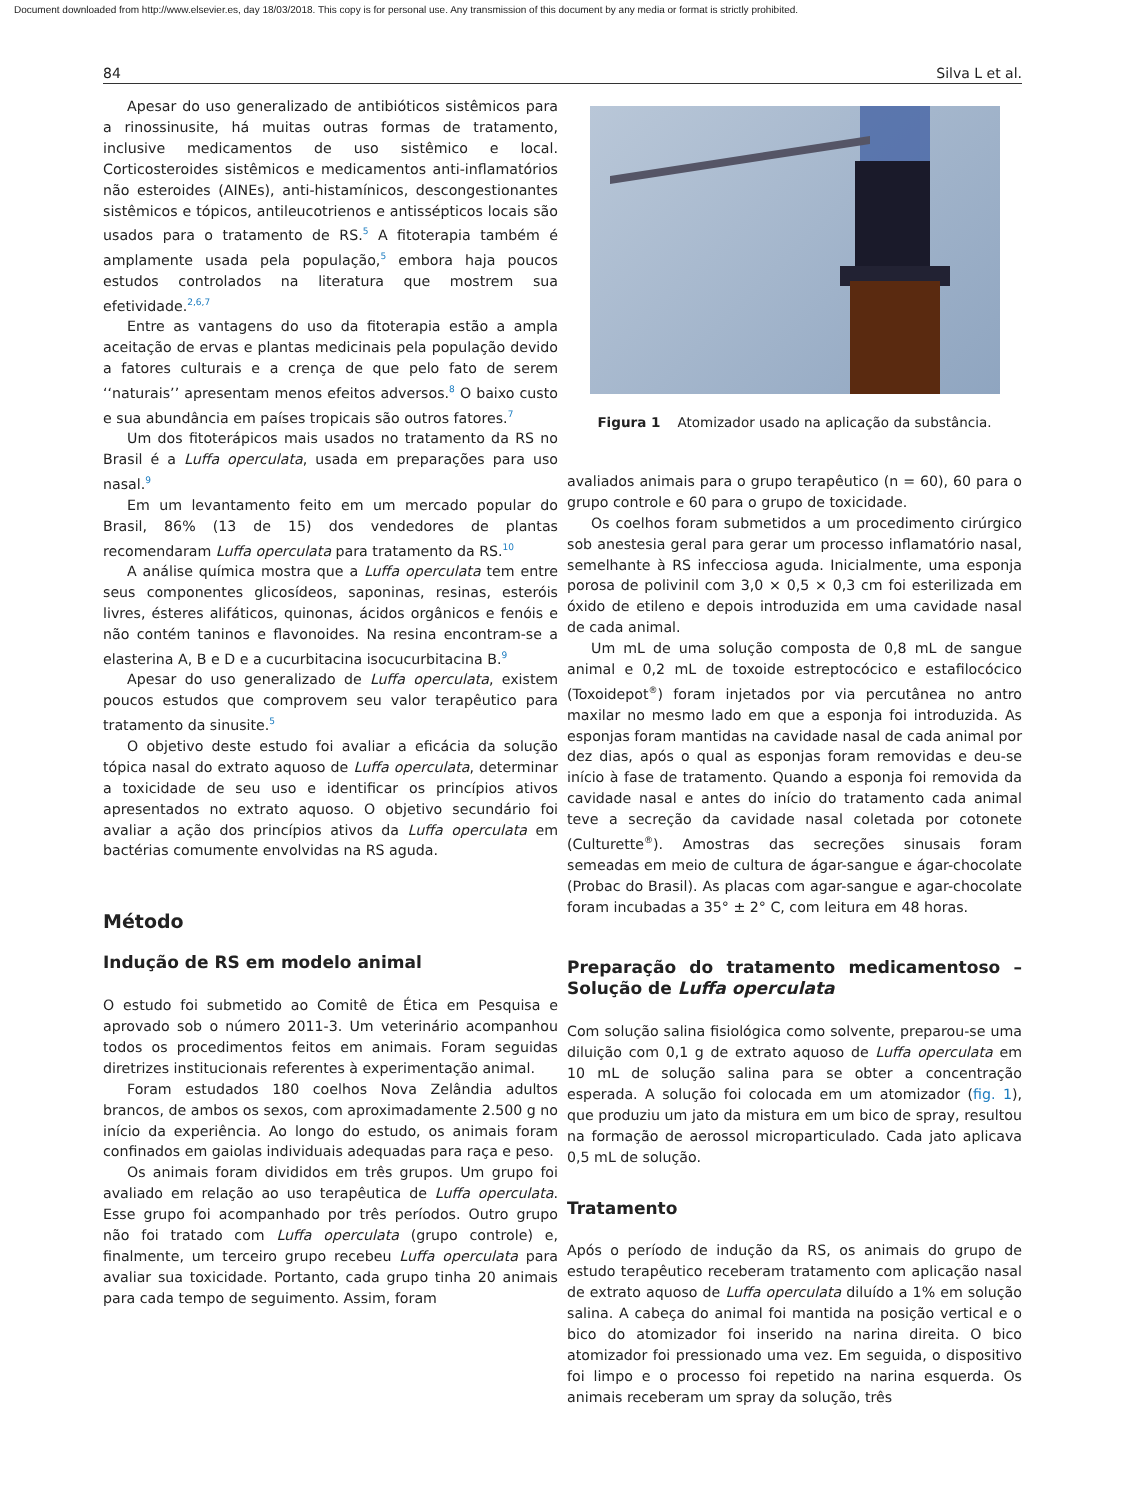Document downloaded from http://www.elsevier.es, day 18/03/2018. This copy is for personal use. Any transmission of this document by any media or format is strictly prohibited.
84 Silva L et al.
Apesar do uso generalizado de antibióticos sistêmicos para a rinossinusite, há muitas outras formas de tratamento, inclusive medicamentos de uso sistêmico e local. Corticosteroides sistêmicos e medicamentos anti-inflamatórios não esteroides (AINEs), anti-histamínicos, descongestionantes sistêmicos e tópicos, antileucotrienos e antissépticos locais são usados para o tratamento de RS.<sup>5</sup> A fitoterapia também é amplamente usada pela população,<sup>5</sup> embora haja poucos estudos controlados na literatura que mostrem sua efetividade.<sup>2,6,7</sup>
Entre as vantagens do uso da fitoterapia estão a ampla aceitação de ervas e plantas medicinais pela população devido a fatores culturais e a crença de que pelo fato de serem ‘‘naturais’’ apresentam menos efeitos adversos.<sup>8</sup> O baixo custo e sua abundância em países tropicais são outros fatores.<sup>7</sup>
Um dos fitoterápicos mais usados no tratamento da RS no Brasil é a Luffa operculata, usada em preparações para uso nasal.<sup>9</sup>
Em um levantamento feito em um mercado popular do Brasil, 86% (13 de 15) dos vendedores de plantas recomendaram Luffa operculata para tratamento da RS.<sup>10</sup>
A análise química mostra que a Luffa operculata tem entre seus componentes glicosídeos, saponinas, resinas, esteróis livres, ésteres alifáticos, quinonas, ácidos orgânicos e fenóis e não contém taninos e flavonoides. Na resina encontram-se a elasterina A, B e D e a cucurbitacina isocucurbitacina B.<sup>9</sup>
Apesar do uso generalizado de Luffa operculata, existem poucos estudos que comprovem seu valor terapêutico para tratamento da sinusite.<sup>5</sup>
O objetivo deste estudo foi avaliar a eficácia da solução tópica nasal do extrato aquoso de Luffa operculata, determinar a toxicidade de seu uso e identificar os princípios ativos apresentados no extrato aquoso. O objetivo secundário foi avaliar a ação dos princípios ativos da Luffa operculata em bactérias comumente envolvidas na RS aguda.
Método
Indução de RS em modelo animal
O estudo foi submetido ao Comitê de Ética em Pesquisa e aprovado sob o número 2011-3. Um veterinário acompanhou todos os procedimentos feitos em animais. Foram seguidas diretrizes institucionais referentes à experimentação animal.
Foram estudados 180 coelhos Nova Zelândia adultos brancos, de ambos os sexos, com aproximadamente 2.500 g no início da experiência. Ao longo do estudo, os animais foram confinados em gaiolas individuais adequadas para raça e peso.
Os animais foram divididos em três grupos. Um grupo foi avaliado em relação ao uso terapêutica de Luffa operculata. Esse grupo foi acompanhado por três períodos. Outro grupo não foi tratado com Luffa operculata (grupo controle) e, finalmente, um terceiro grupo recebeu Luffa operculata para avaliar sua toxicidade. Portanto, cada grupo tinha 20 animais para cada tempo de seguimento. Assim, foram
Figura 1 Atomizador usado na aplicação da substância.
avaliados animais para o grupo terapêutico (n = 60), 60 para o grupo controle e 60 para o grupo de toxicidade.
Os coelhos foram submetidos a um procedimento cirúrgico sob anestesia geral para gerar um processo inflamatório nasal, semelhante à RS infecciosa aguda. Inicialmente, uma esponja porosa de polivinil com 3,0 × 0,5 × 0,3 cm foi esterilizada em óxido de etileno e depois introduzida em uma cavidade nasal de cada animal.
Um mL de uma solução composta de 0,8 mL de sangue animal e 0,2 mL de toxoide estreptocócico e estafilocócico (Toxoidepot<sup>®</sup>) foram injetados por via percutânea no antro maxilar no mesmo lado em que a esponja foi introduzida. As esponjas foram mantidas na cavidade nasal de cada animal por dez dias, após o qual as esponjas foram removidas e deu-se início à fase de tratamento. Quando a esponja foi removida da cavidade nasal e antes do início do tratamento cada animal teve a secreção da cavidade nasal coletada por cotonete (Culturette<sup>®</sup>). Amostras das secreções sinusais foram semeadas em meio de cultura de ágar-sangue e ágar-chocolate (Probac do Brasil). As placas com agar-sangue e agar-chocolate foram incubadas a 35° ± 2° C, com leitura em 48 horas.
Preparação do tratamento medicamentoso – Solução de Luffa operculata
Com solução salina fisiológica como solvente, preparou-se uma diluição com 0,1 g de extrato aquoso de Luffa operculata em 10 mL de solução salina para se obter a concentração esperada. A solução foi colocada em um atomizador (fig. 1), que produziu um jato da mistura em um bico de spray, resultou na formação de aerossol microparticulado. Cada jato aplicava 0,5 mL de solução.
Tratamento
Após o período de indução da RS, os animais do grupo de estudo terapêutico receberam tratamento com aplicação nasal de extrato aquoso de Luffa operculata diluído a 1% em solução salina. A cabeça do animal foi mantida na posição vertical e o bico do atomizador foi inserido na narina direita. O bico atomizador foi pressionado uma vez. Em seguida, o dispositivo foi limpo e o processo foi repetido na narina esquerda. Os animais receberam um spray da solução, três